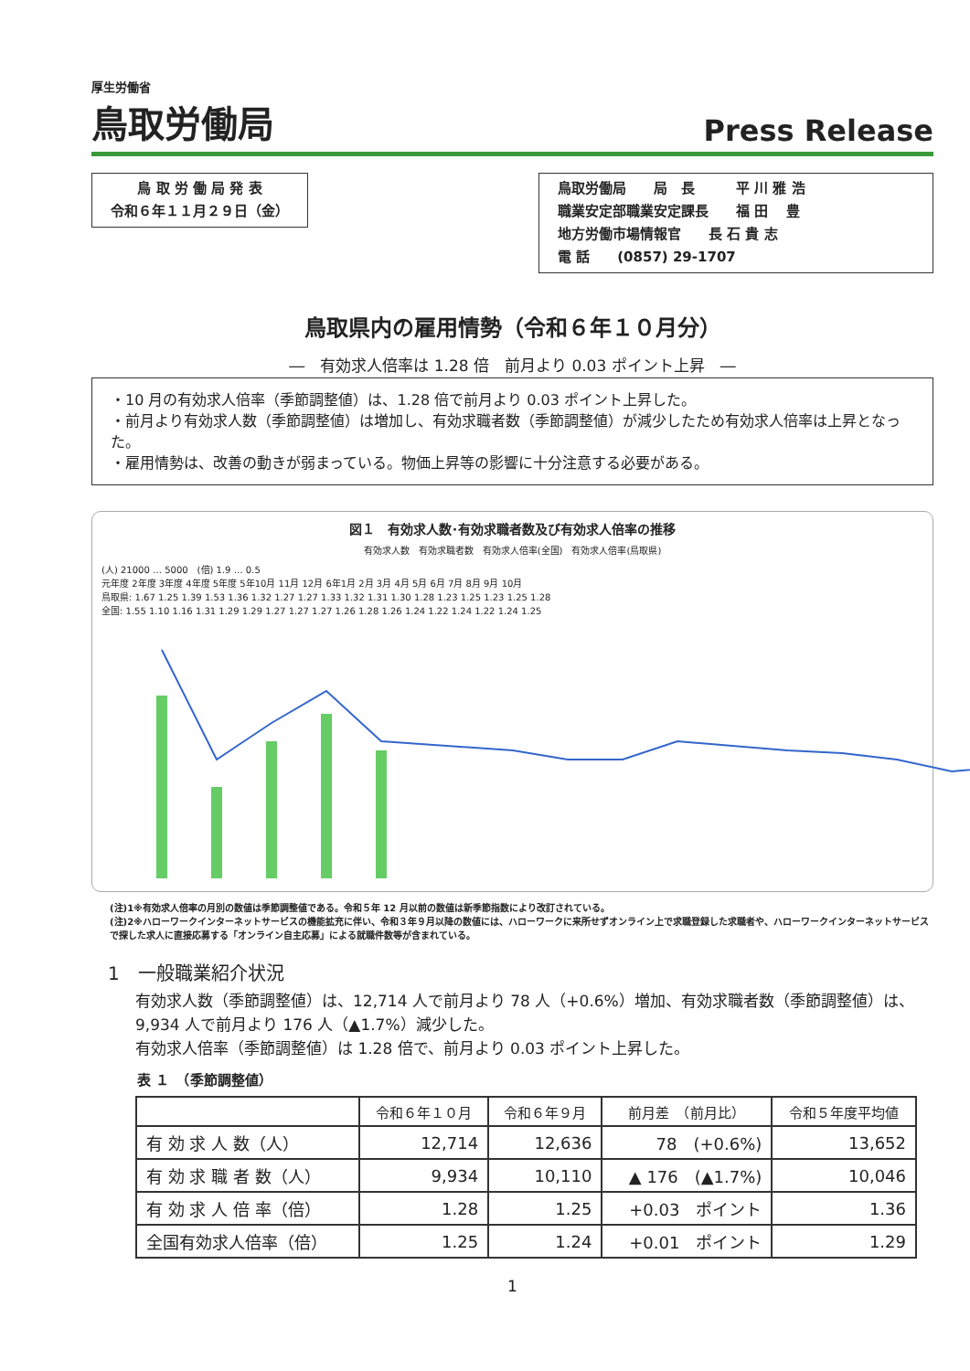厚生労働省
鳥取労働局
Press Release
鳥 取 労 働 局 発 表
令和６年１１月２９日（金）
鳥取労働局　　局　長　　　平 川 雅 浩
職業安定部職業安定課長　　福 田　 豊
地方労働市場情報官　　長 石 貴 志
電 話　　(0857) 29-1707
鳥取県内の雇用情勢（令和６年１０月分）
―　有効求人倍率は 1.28 倍　前月より 0.03 ポイント上昇　―
・10 月の有効求人倍率（季節調整値）は、1.28 倍で前月より 0.03 ポイント上昇した。
・前月より有効求人数（季節調整値）は増加し、有効求職者数（季節調整値）が減少したため有効求人倍率は上昇となった。
・雇用情勢は、改善の動きが弱まっている。物価上昇等の影響に十分注意する必要がある。
図１　有効求人数･有効求職者数及び有効求人倍率の推移
有効求人数　有効求職者数　有効求人倍率(全国)　有効求人倍率(鳥取県)
(人) 21000 … 5000　(倍) 1.9 … 0.5
元年度 2年度 3年度 4年度 5年度 5年10月 11月 12月 6年1月 2月 3月 4月 5月 6月 7月 8月 9月 10月
鳥取県: 1.67 1.25 1.39 1.53 1.36 1.32 1.27 1.27 1.33 1.32 1.31 1.30 1.28 1.23 1.25 1.23 1.25 1.28
全国: 1.55 1.10 1.16 1.31 1.29 1.29 1.27 1.27 1.27 1.26 1.28 1.26 1.24 1.22 1.24 1.22 1.24 1.25
(注)1※有効求人倍率の月別の数値は季節調整値である。令和５年 12 月以前の数値は新季節指数により改訂されている。
(注)2※ハローワークインターネットサービスの機能拡充に伴い、令和３年９月以降の数値には、ハローワークに来所せずオンライン上で求職登録した求職者や、ハローワークインターネットサービスで探した求人に直接応募する「オンライン自主応募」による就職件数等が含まれている。
1　一般職業紹介状況
有効求人数（季節調整値）は、12,714 人で前月より 78 人（+0.6%）増加、有効求職者数（季節調整値）は、9,934 人で前月より 176 人（▲1.7%）減少した。
有効求人倍率（季節調整値）は 1.28 倍で、前月より 0.03 ポイント上昇した。
表 １　（季節調整値）
| | 令和６年１０月 | 令和６年９月 | 前月差 （前月比） | 令和５年度平均値 |
| --- | --- | --- | --- | --- |
| 有 効 求 人 数（人） | 12,714 | 12,636 | 78 (+0.6%) | 13,652 |
| 有 効 求 職 者 数（人） | 9,934 | 10,110 | ▲ 176 (▲1.7%) | 10,046 |
| 有 効 求 人 倍 率（倍） | 1.28 | 1.25 | +0.03 ポイント | 1.36 |
| 全国有効求人倍率（倍） | 1.25 | 1.24 | +0.01 ポイント | 1.29 |
1